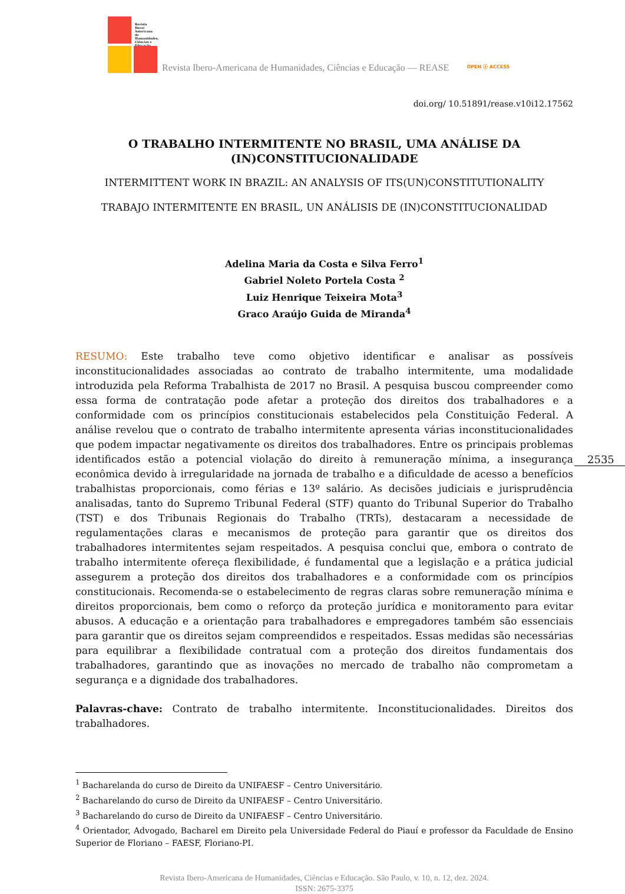Revista Ibero-Americana de Humanidades, Ciências e Educação
Revista Ibero-Americana de Humanidades, Ciências e Educação — REASE OPEN ⓐ ACCESS
2535
doi.org/ 10.51891/rease.v10i12.17562
O TRABALHO INTERMITENTE NO BRASIL, UMA ANÁLISE DA (IN)CONSTITUCIONALIDADE
INTERMITTENT WORK IN BRAZIL: AN ANALYSIS OF ITS(UN)CONSTITUTIONALITY
TRABAJO INTERMITENTE EN BRASIL, UN ANÁLISIS DE (IN)CONSTITUCIONALIDAD
Adelina Maria da Costa e Silva Ferro<sup>1</sup>
Gabriel Noleto Portela Costa <sup>2</sup>
Luiz Henrique Teixeira Mota<sup>3</sup>
Graco Araújo Guida de Miranda<sup>4</sup>
RESUMO: Este trabalho teve como objetivo identificar e analisar as possíveis inconstitucionalidades associadas ao contrato de trabalho intermitente, uma modalidade introduzida pela Reforma Trabalhista de 2017 no Brasil. A pesquisa buscou compreender como essa forma de contratação pode afetar a proteção dos direitos dos trabalhadores e a conformidade com os princípios constitucionais estabelecidos pela Constituição Federal. A análise revelou que o contrato de trabalho intermitente apresenta várias inconstitucionalidades que podem impactar negativamente os direitos dos trabalhadores. Entre os principais problemas identificados estão a potencial violação do direito à remuneração mínima, a insegurança econômica devido à irregularidade na jornada de trabalho e a dificuldade de acesso a benefícios trabalhistas proporcionais, como férias e 13º salário. As decisões judiciais e jurisprudência analisadas, tanto do Supremo Tribunal Federal (STF) quanto do Tribunal Superior do Trabalho (TST) e dos Tribunais Regionais do Trabalho (TRTs), destacaram a necessidade de regulamentações claras e mecanismos de proteção para garantir que os direitos dos trabalhadores intermitentes sejam respeitados. A pesquisa conclui que, embora o contrato de trabalho intermitente ofereça flexibilidade, é fundamental que a legislação e a prática judicial assegurem a proteção dos direitos dos trabalhadores e a conformidade com os princípios constitucionais. Recomenda-se o estabelecimento de regras claras sobre remuneração mínima e direitos proporcionais, bem como o reforço da proteção jurídica e monitoramento para evitar abusos. A educação e a orientação para trabalhadores e empregadores também são essenciais para garantir que os direitos sejam compreendidos e respeitados. Essas medidas são necessárias para equilibrar a flexibilidade contratual com a proteção dos direitos fundamentais dos trabalhadores, garantindo que as inovações no mercado de trabalho não comprometam a segurança e a dignidade dos trabalhadores.
Palavras-chave: Contrato de trabalho intermitente. Inconstitucionalidades. Direitos dos trabalhadores.
<sup>1</sup> Bacharelanda do curso de Direito da UNIFAESF – Centro Universitário.
<sup>2</sup> Bacharelando do curso de Direito da UNIFAESF – Centro Universitário.
<sup>3</sup> Bacharelando do curso de Direito da UNIFAESF – Centro Universitário.
<sup>4</sup> Orientador, Advogado, Bacharel em Direito pela Universidade Federal do Piauí e professor da Faculdade de Ensino Superior de Floriano – FAESF, Floriano-PI.
Revista Ibero-Americana de Humanidades, Ciências e Educação. São Paulo, v. 10, n. 12, dez. 2024.
ISSN: 2675-3375